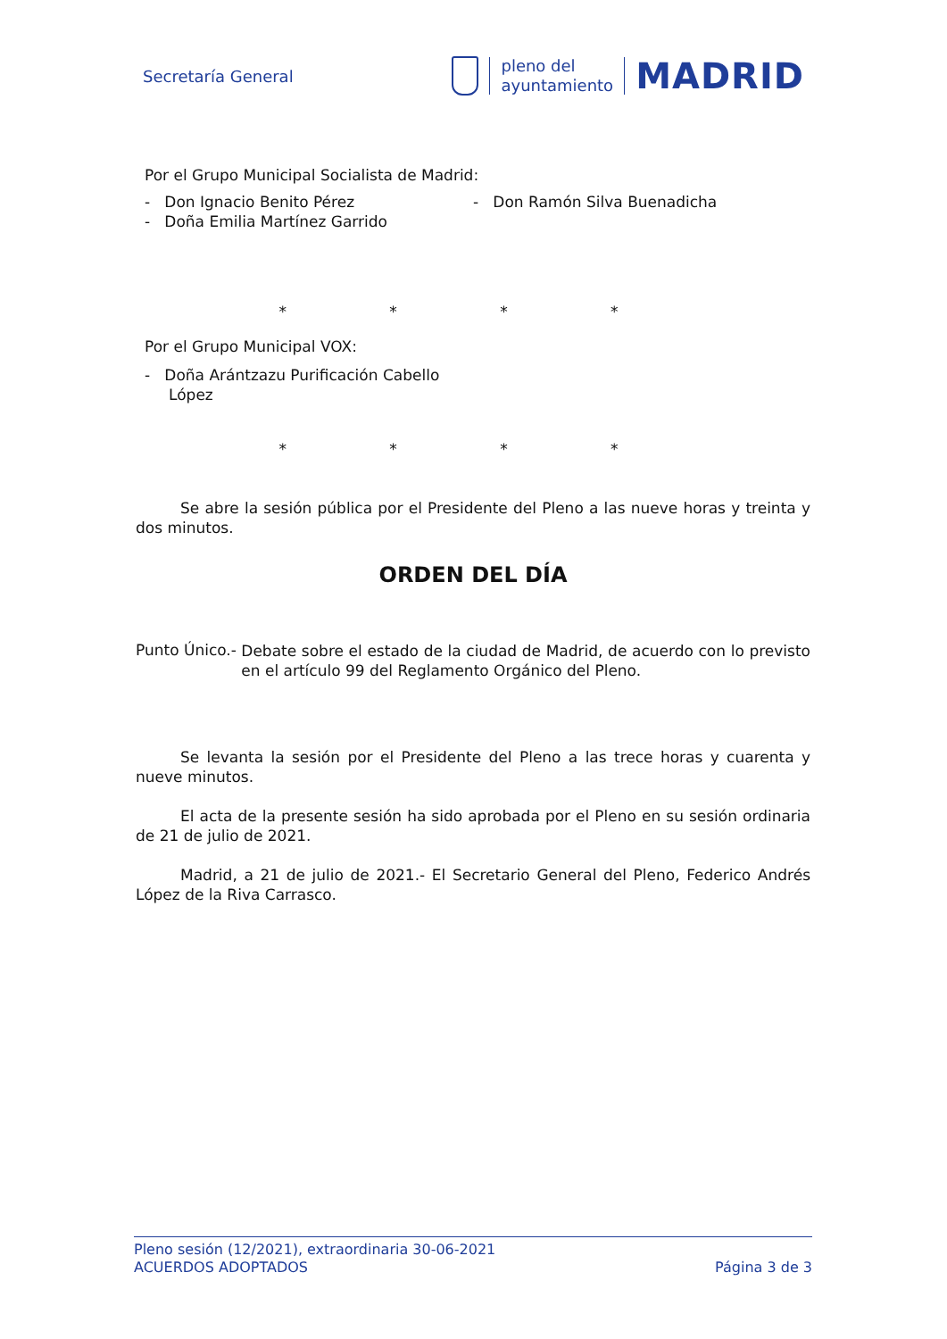Secretaría General
pleno del
ayuntamiento
MADRID
Por el Grupo Municipal Socialista de Madrid:
- Don Ignacio Benito Pérez
- Doña Emilia Martínez Garrido
- Don Ramón Silva Buenadicha
* * * *
Por el Grupo Municipal VOX:
- Doña Arántzazu Purificación Cabello
López
* * * *
Se abre la sesión pública por el Presidente del Pleno a las nueve horas y treinta y dos minutos.
ORDEN DEL DÍA
Punto Único.-
Debate sobre el estado de la ciudad de Madrid, de acuerdo con lo previsto en el artículo 99 del Reglamento Orgánico del Pleno.
Se levanta la sesión por el Presidente del Pleno a las trece horas y cuarenta y nueve minutos.
El acta de la presente sesión ha sido aprobada por el Pleno en su sesión ordinaria de 21 de julio de 2021.
Madrid, a 21 de julio de 2021.- El Secretario General del Pleno, Federico Andrés López de la Riva Carrasco.
Pleno sesión (12/2021), extraordinaria 30-06-2021
ACUERDOS ADOPTADOS Página 3 de 3